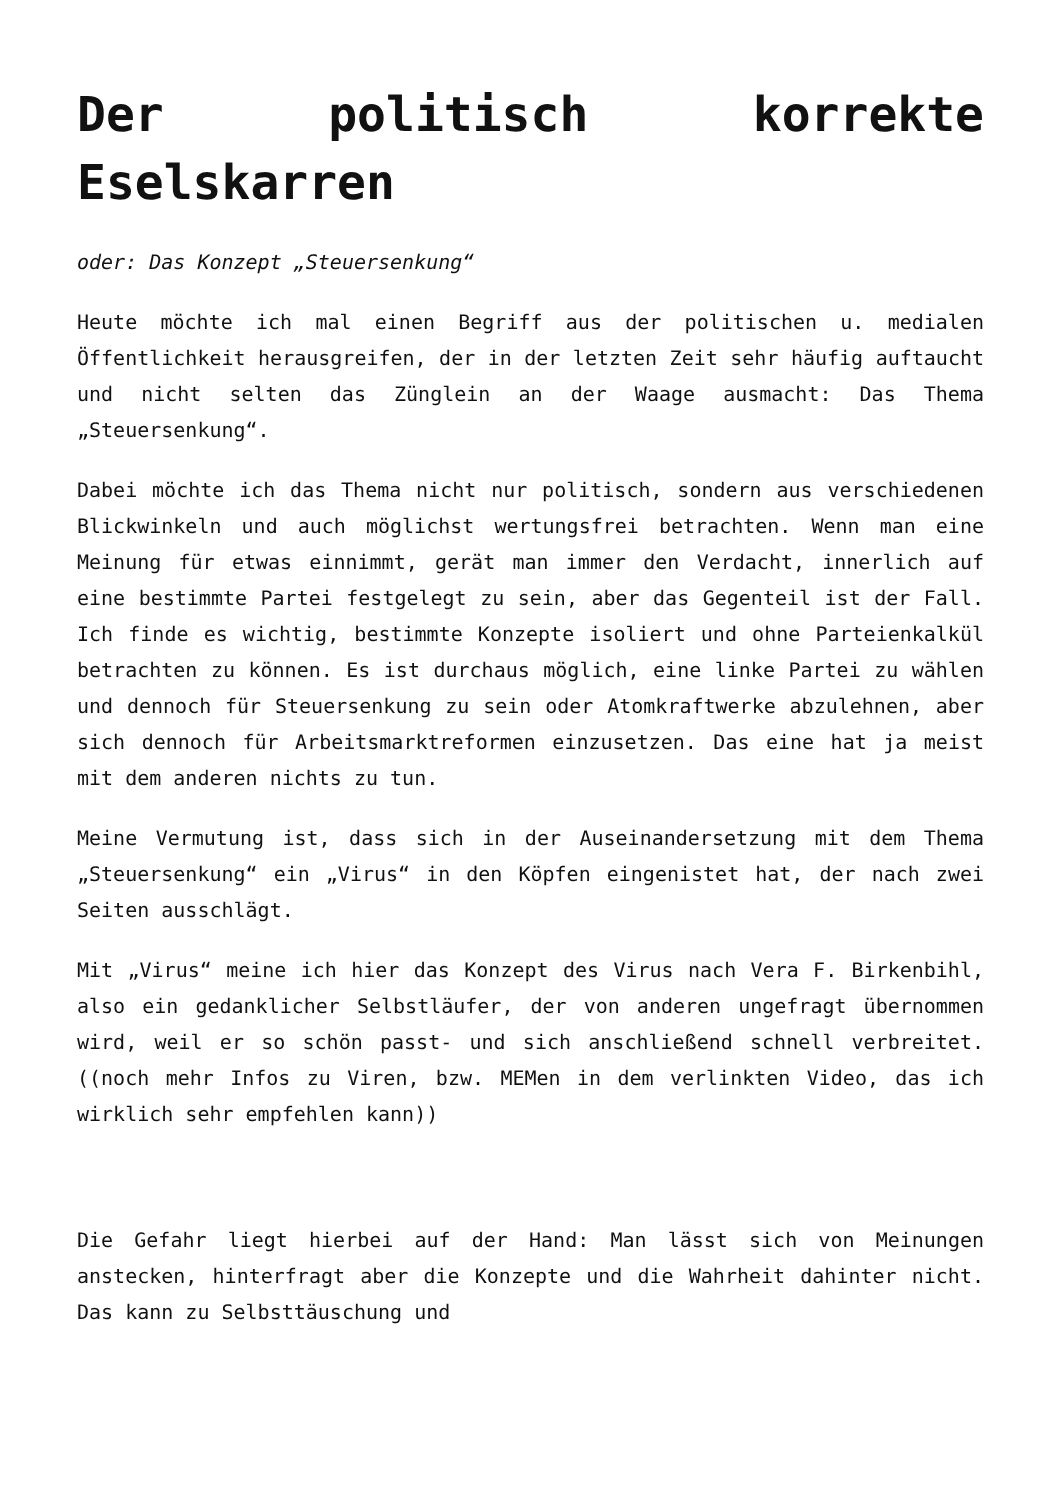Der politisch korrekte Eselskarren
oder: Das Konzept „Steuersenkung“
Heute möchte ich mal einen Begriff aus der politischen u. medialen Öffentlichkeit herausgreifen, der in der letzten Zeit sehr häufig auftaucht und nicht selten das Zünglein an der Waage ausmacht: Das Thema „Steuersenkung“.
Dabei möchte ich das Thema nicht nur politisch, sondern aus verschiedenen Blickwinkeln und auch möglichst wertungsfrei betrachten. Wenn man eine Meinung für etwas einnimmt, gerät man immer den Verdacht, innerlich auf eine bestimmte Partei festgelegt zu sein, aber das Gegenteil ist der Fall. Ich finde es wichtig, bestimmte Konzepte isoliert und ohne Parteienkalkül betrachten zu können. Es ist durchaus möglich, eine linke Partei zu wählen und dennoch für Steuersenkung zu sein oder Atomkraftwerke abzulehnen, aber sich dennoch für Arbeitsmarktreformen einzusetzen. Das eine hat ja meist mit dem anderen nichts zu tun.
Meine Vermutung ist, dass sich in der Auseinandersetzung mit dem Thema „Steuersenkung“ ein „Virus“ in den Köpfen eingenistet hat, der nach zwei Seiten ausschlägt.
Mit „Virus“ meine ich hier das Konzept des Virus nach Vera F. Birkenbihl, also ein gedanklicher Selbstläufer, der von anderen ungefragt übernommen wird, weil er so schön passt- und sich anschließend schnell verbreitet. ((noch mehr Infos zu Viren, bzw. MEMen in dem verlinkten Video, das ich wirklich sehr empfehlen kann))
Die Gefahr liegt hierbei auf der Hand: Man lässt sich von Meinungen anstecken, hinterfragt aber die Konzepte und die Wahrheit dahinter nicht. Das kann zu Selbsttäuschung und